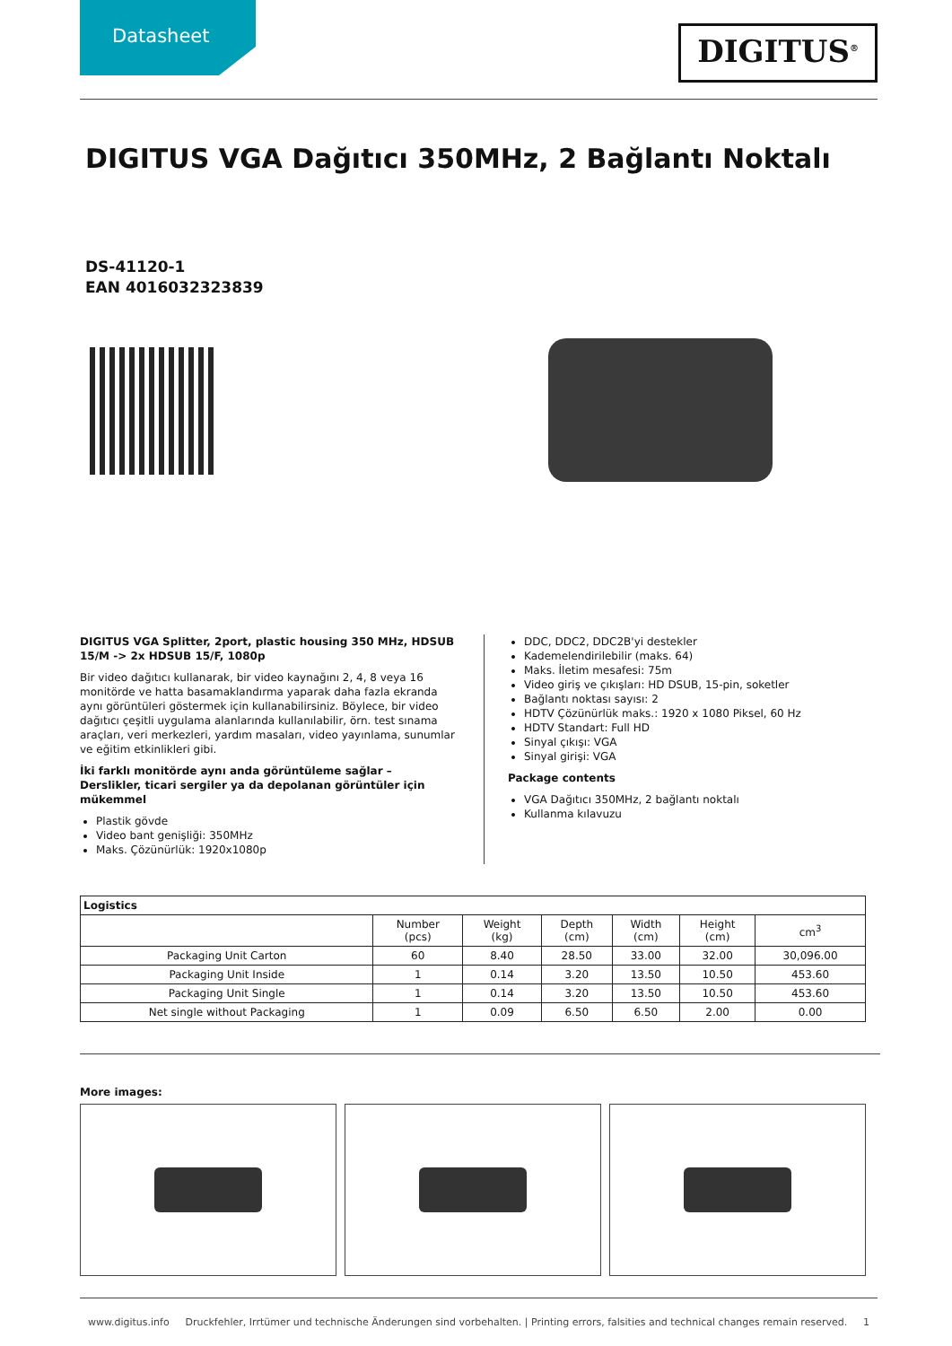Datasheet
DIGITUS<sup>®</sup>
DIGITUS VGA Dağıtıcı 350MHz, 2 Bağlantı Noktalı
DS-41120-1
EAN 4016032323839
DIGITUS VGA Splitter, 2port, plastic housing 350 MHz, HDSUB 15/M -> 2x HDSUB 15/F, 1080p
Bir video dağıtıcı kullanarak, bir video kaynağını 2, 4, 8 veya 16 monitörde ve hatta basamaklandırma yaparak daha fazla ekranda aynı görüntüleri göstermek için kullanabilirsiniz. Böylece, bir video dağıtıcı çeşitli uygulama alanlarında kullanılabilir, örn. test sınama araçları, veri merkezleri, yardım masaları, video yayınlama, sunumlar ve eğitim etkinlikleri gibi.
İki farklı monitörde aynı anda görüntüleme sağlar – Derslikler, ticari sergiler ya da depolanan görüntüler için mükemmel
Plastik gövde
Video bant genişliği: 350MHz
Maks. Çözünürlük: 1920x1080p
DDC, DDC2, DDC2B'yi destekler
Kademelendirilebilir (maks. 64)
Maks. İletim mesafesi: 75m
Video giriş ve çıkışları: HD DSUB, 15-pin, soketler
Bağlantı noktası sayısı: 2
HDTV Çözünürlük maks.: 1920 x 1080 Piksel, 60 Hz
HDTV Standart: Full HD
Sinyal çıkışı: VGA
Sinyal girişi: VGA
Package contents
VGA Dağıtıcı 350MHz, 2 bağlantı noktalı
Kullanma kılavuzu
| Logistics | | | | | | |
| --- | --- | --- | --- | --- | --- | --- |
| | Number (pcs) | Weight (kg) | Depth (cm) | Width (cm) | Height (cm) | cm<sup>3</sup> |
| Packaging Unit Carton | 60 | 8.40 | 28.50 | 33.00 | 32.00 | 30,096.00 |
| Packaging Unit Inside | 1 | 0.14 | 3.20 | 13.50 | 10.50 | 453.60 |
| Packaging Unit Single | 1 | 0.14 | 3.20 | 13.50 | 10.50 | 453.60 |
| Net single without Packaging | 1 | 0.09 | 6.50 | 6.50 | 2.00 | 0.00 |
More images:
www.digitus.info Druckfehler, Irrtümer und technische Änderungen sind vorbehalten. | Printing errors, falsities and technical changes remain reserved. 1